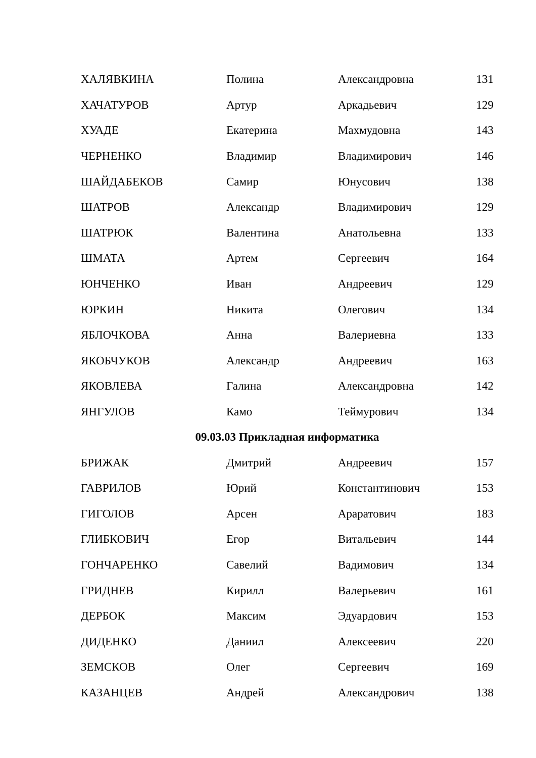| ХАЛЯВКИНА | Полина | Александровна | 131 |
| ХАЧАТУРОВ | Артур | Аркадьевич | 129 |
| ХУАДЕ | Екатерина | Махмудовна | 143 |
| ЧЕРНЕНКО | Владимир | Владимирович | 146 |
| ШАЙДАБЕКОВ | Самир | Юнусович | 138 |
| ШАТРОВ | Александр | Владимирович | 129 |
| ШАТРЮК | Валентина | Анатольевна | 133 |
| ШМАТА | Артем | Сергеевич | 164 |
| ЮНЧЕНКО | Иван | Андреевич | 129 |
| ЮРКИН | Никита | Олегович | 134 |
| ЯБЛОЧКОВА | Анна | Валериевна | 133 |
| ЯКОБЧУКОВ | Александр | Андреевич | 163 |
| ЯКОВЛЕВА | Галина | Александровна | 142 |
| ЯНГУЛОВ | Камо | Теймурович | 134 |
| 09.03.03 Прикладная информатика | | | |
| БРИЖАК | Дмитрий | Андреевич | 157 |
| ГАВРИЛОВ | Юрий | Константинович | 153 |
| ГИГОЛОВ | Арсен | Араратович | 183 |
| ГЛИБКОВИЧ | Егор | Витальевич | 144 |
| ГОНЧАРЕНКО | Савелий | Вадимович | 134 |
| ГРИДНЕВ | Кирилл | Валерьевич | 161 |
| ДЕРБОК | Максим | Эдуардович | 153 |
| ДИДЕНКО | Даниил | Алексеевич | 220 |
| ЗЕМСКОВ | Олег | Сергеевич | 169 |
| КАЗАНЦЕВ | Андрей | Александрович | 138 |